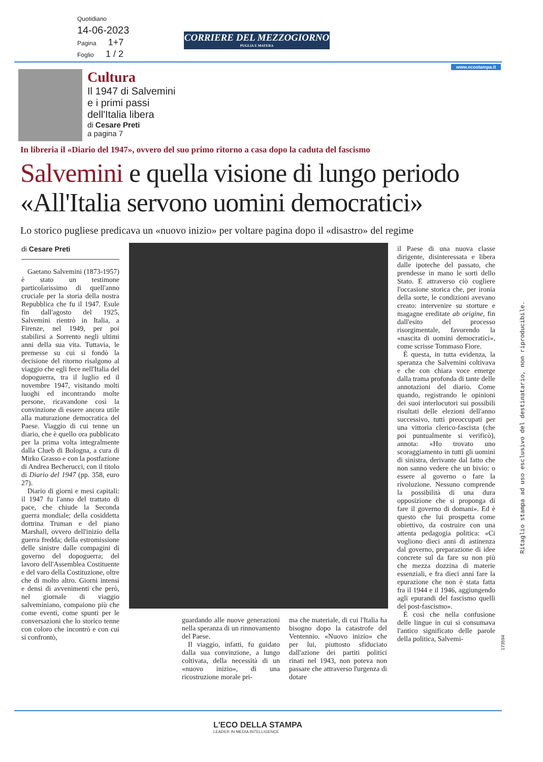Quotidiano
14-06-2023
Pagina 1+7
Foglio 1 / 2
CORRIERE DEL MEZZOGIORNO
PUGLIA E MATERA
www.ecostampa.it
Cultura
Il 1947 di Salvemini
e i primi passi
dell'Italia libera
di Cesare Preti
a pagina 7
In libreria il «Diario del 1947», ovvero del suo primo ritorno a casa dopo la caduta del fascismo
Salvemini e quella visione di lungo periodo
«All'Italia servono uomini democratici»
Lo storico pugliese predicava un «nuovo inizio» per voltare pagina dopo il «disastro» del regime
di Cesare Preti
Gaetano Salvemini (1873-1957) è stato un testimone particolarissimo di quell'anno cruciale per la storia della nostra Repubblica che fu il 1947. Esule fin dall'agosto del 1925, Salvemini rientrò in Italia, a Firenze, nel 1949, per poi stabilirsi a Sorrento negli ultimi anni della sua vita. Tuttavia, le premesse su cui si fondò la decisione del ritorno risalgono al viaggio che egli fece nell'Italia del dopoguerra, tra il luglio ed il novembre 1947, visitando molti luoghi ed incontrando molte persone, ricavandone così la convinzione di essere ancora utile alla maturazione democratica del Paese. Viaggio di cui tenne un diario, che è quello ora pubblicato per la prima volta integralmente dalla Clueb di Bologna, a cura di Mirko Grasso e con la postfazione di Andrea Becherucci, con il titolo di Diario del 1947 (pp. 358, euro 27).
Diario di giorni e mesi capitali: il 1947 fu l'anno del trattato di pace, che chiude la Seconda guerra mondiale; della cosiddetta dottrina Truman e del piano Marshall, ovvero dell'inizio della guerra fredda; della estromissione delle sinistre dalle compagini di governo del dopoguerra; del lavoro dell'Assemblea Costituente e del varo della Costituzione, oltre che di molto altro. Giorni intensi e densi di avvenimenti che però, nel giornale di viaggio salveminiano, compaiono più che come eventi, come spunti per le conversazioni che lo storico tenne con coloro che incontrò e con cui si confrontò,
guardando alle nuove generazioni nella speranza di un rinnovamento del Paese.
Il viaggio, infatti, fu guidato dalla sua convinzione, a lungo coltivata, della necessità di un «nuovo inizio», di una ricostruzione morale pri-
ma che materiale, di cui l'Italia ha bisogno dopo la catastrofe del Ventennio. «Nuovo inizio» che per lui, piuttosto sfiduciato dall'azione dei partiti politici rinati nel 1943, non poteva non passare che attraverso l'urgenza di dotare
il Paese di una nuova classe dirigente, disinteressata e libera dalle ipoteche del passato, che prendesse in mano le sorti dello Stato. E attraverso ciò cogliere l'occasione storica che, per ironia della sorte, le condizioni avevano creato: intervenire su storture e magagne ereditate ab origine, fin dall'esito del processo risorgimentale, favorendo la «nascita di uomini democratici», come scrisse Tommaso Fiore.
È questa, in tutta evidenza, la speranza che Salvemini coltivava e che con chiara voce emerge dalla trama profonda di tante delle annotazioni del diario. Come quando, registrando le opinioni dei suoi interlocutori sui possibili risultati delle elezioni dell'anno successivo, tutti preoccupati per una vittoria clerico-fascista (che poi puntualmente si verificò), annota: «Ho trovato uno scoraggiamento in tutti gli uomini di sinistra, derivante dal fatto che non sanno vedere che un bivio: o essere al governo o fare la rivoluzione. Nessuno comprende la possibilità di una dura opposizione che si proponga di fare il governo di domani». Ed è questo che lui prospetta come obiettivo, da costruire con una attenta pedagogia politica: «Ci vogliono dieci anni di astinenza dal governo, preparazione di idee concrete sul da fare su non più che mezza dozzina di materie essenziali, e fra dieci anni fare la epurazione che non è stata fatta fra il 1944 e il 1946, aggiungendo agli epurandi del fascismo quelli del post-fascismo».
È così che nella confusione delle lingue in cui si consumava l'antico significato delle parole della politica, Salvemi-
Ritaglio stampa ad uso esclusivo del destinatario, non riproducibile.
173594
L'ECO DELLA STAMPA
LEADER IN MEDIA INTELLIGENCE